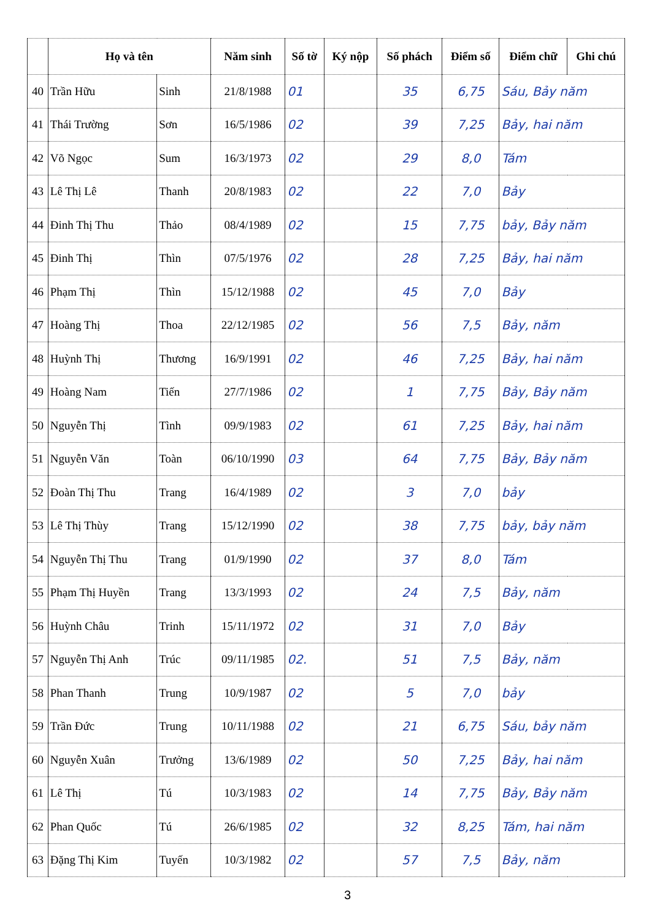| | Họ và tên | | Năm sinh | Số tờ | Ký nộp | Số phách | Điểm số | Điểm chữ | Ghi chú |
| --- | --- | --- | --- | --- | --- | --- | --- | --- | --- |
| 40 | Trần Hữu | Sinh | 21/8/1988 | 01 | | 35 | 6,75 | Sáu, Bảy năm | |
| 41 | Thái Trường | Sơn | 16/5/1986 | 02 | | 39 | 7,25 | Bảy, hai năm | |
| 42 | Võ Ngọc | Sum | 16/3/1973 | 02 | | 29 | 8,0 | Tám | |
| 43 | Lê Thị Lê | Thanh | 20/8/1983 | 02 | | 22 | 7,0 | Bảy | |
| 44 | Đinh Thị Thu | Thảo | 08/4/1989 | 02 | | 15 | 7,75 | bảy, Bảy năm | |
| 45 | Đinh Thị | Thìn | 07/5/1976 | 02 | | 28 | 7,25 | Bảy, hai năm | |
| 46 | Phạm Thị | Thìn | 15/12/1988 | 02 | | 45 | 7,0 | Bảy | |
| 47 | Hoàng Thị | Thoa | 22/12/1985 | 02 | | 56 | 7,5 | Bảy, năm | |
| 48 | Huỳnh Thị | Thương | 16/9/1991 | 02 | | 46 | 7,25 | Bảy, hai năm | |
| 49 | Hoàng Nam | Tiến | 27/7/1986 | 02 | | 1 | 7,75 | Bảy, Bảy năm | |
| 50 | Nguyễn Thị | Tình | 09/9/1983 | 02 | | 61 | 7,25 | Bảy, hai năm | |
| 51 | Nguyễn Văn | Toàn | 06/10/1990 | 03 | | 64 | 7,75 | Bảy, Bảy năm | |
| 52 | Đoàn Thị Thu | Trang | 16/4/1989 | 02 | | 3 | 7,0 | bảy | |
| 53 | Lê Thị Thùy | Trang | 15/12/1990 | 02 | | 38 | 7,75 | bảy, bảy năm | |
| 54 | Nguyễn Thị Thu | Trang | 01/9/1990 | 02 | | 37 | 8,0 | Tám | |
| 55 | Phạm Thị Huyền | Trang | 13/3/1993 | 02 | | 24 | 7,5 | Bảy, năm | |
| 56 | Huỳnh Châu | Trinh | 15/11/1972 | 02 | | 31 | 7,0 | Bảy | |
| 57 | Nguyễn Thị Anh | Trúc | 09/11/1985 | 02. | | 51 | 7,5 | Bảy, năm | |
| 58 | Phan Thanh | Trung | 10/9/1987 | 02 | | 5 | 7,0 | bảy | |
| 59 | Trần Đức | Trung | 10/11/1988 | 02 | | 21 | 6,75 | Sáu, bảy năm | |
| 60 | Nguyễn Xuân | Trưởng | 13/6/1989 | 02 | | 50 | 7,25 | Bảy, hai năm | |
| 61 | Lê Thị | Tú | 10/3/1983 | 02 | | 14 | 7,75 | Bảy, Bảy năm | |
| 62 | Phan Quốc | Tú | 26/6/1985 | 02 | | 32 | 8,25 | Tám, hai năm | |
| 63 | Đặng Thị Kim | Tuyến | 10/3/1982 | 02 | | 57 | 7,5 | Bảy, năm | |
3